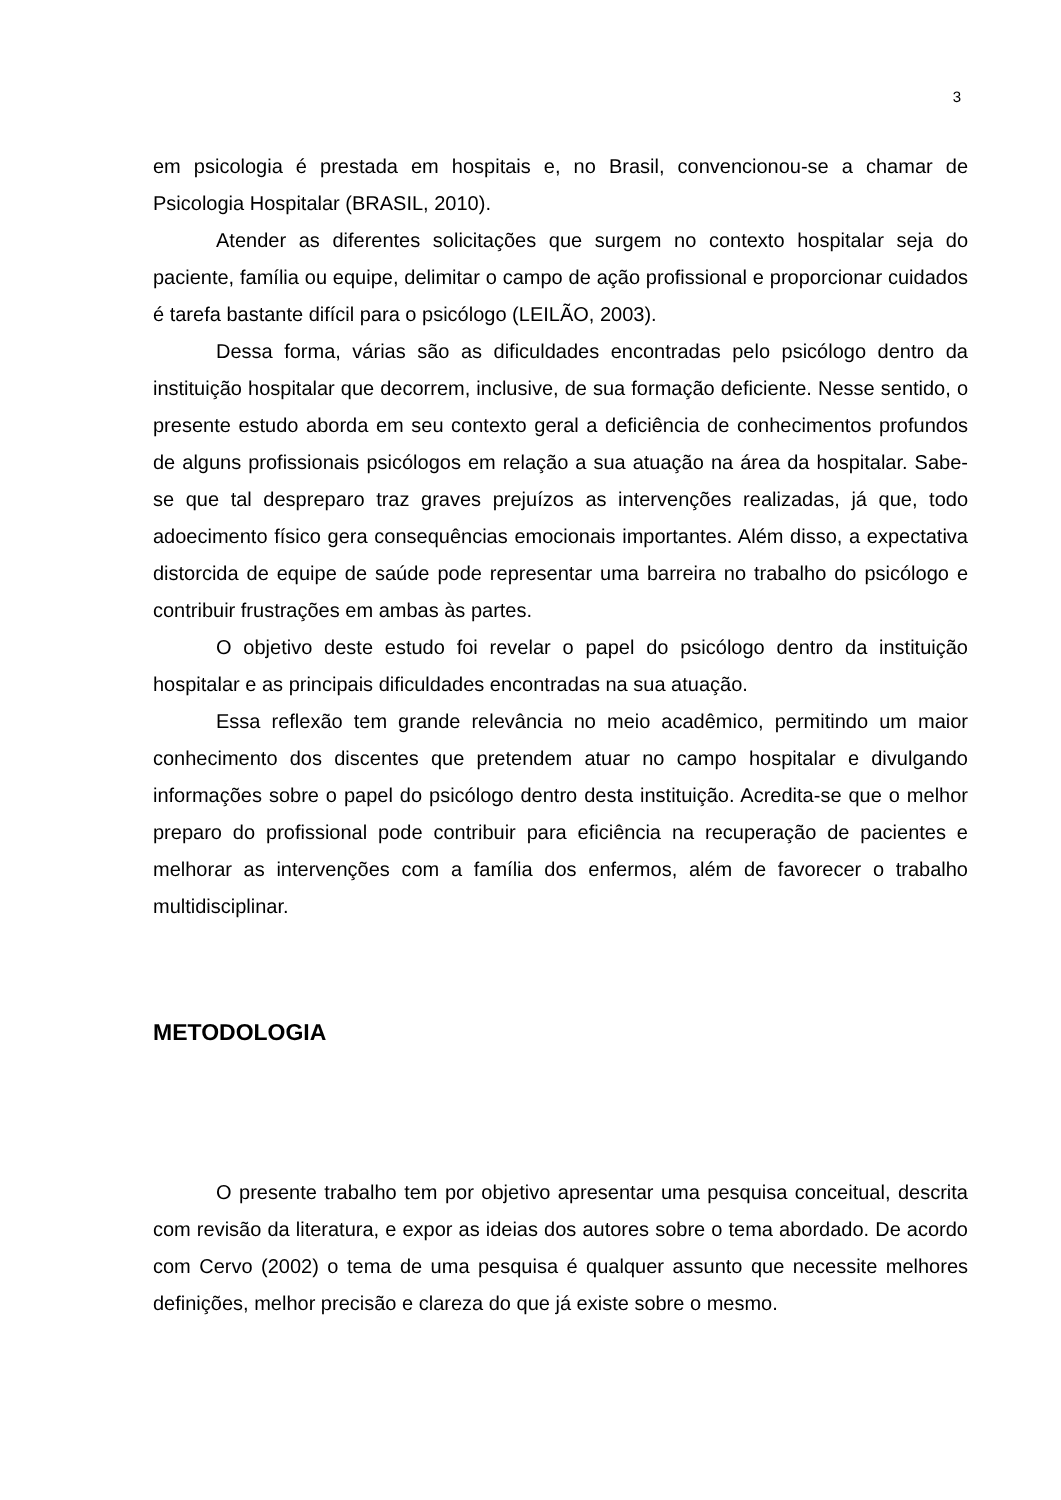3
em psicologia é prestada em hospitais e, no Brasil, convencionou-se a chamar de Psicologia Hospitalar (BRASIL, 2010).
Atender as diferentes solicitações que surgem no contexto hospitalar seja do paciente, família ou equipe, delimitar o campo de ação profissional e proporcionar cuidados é tarefa bastante difícil para o psicólogo (LEILÃO, 2003).
Dessa forma, várias são as dificuldades encontradas pelo psicólogo dentro da instituição hospitalar que decorrem, inclusive, de sua formação deficiente. Nesse sentido, o presente estudo aborda em seu contexto geral a deficiência de conhecimentos profundos de alguns profissionais psicólogos em relação a sua atuação na área da hospitalar. Sabe-se que tal despreparo traz graves prejuízos as intervenções realizadas, já que, todo adoecimento físico gera consequências emocionais importantes. Além disso, a expectativa distorcida de equipe de saúde pode representar uma barreira no trabalho do psicólogo e contribuir frustrações em ambas às partes.
O objetivo deste estudo foi revelar o papel do psicólogo dentro da instituição hospitalar e as principais dificuldades encontradas na sua atuação.
Essa reflexão tem grande relevância no meio acadêmico, permitindo um maior conhecimento dos discentes que pretendem atuar no campo hospitalar e divulgando informações sobre o papel do psicólogo dentro desta instituição. Acredita-se que o melhor preparo do profissional pode contribuir para eficiência na recuperação de pacientes e melhorar as intervenções com a família dos enfermos, além de favorecer o trabalho multidisciplinar.
METODOLOGIA
O presente trabalho tem por objetivo apresentar uma pesquisa conceitual, descrita com revisão da literatura, e expor as ideias dos autores sobre o tema abordado. De acordo com Cervo (2002) o tema de uma pesquisa é qualquer assunto que necessite melhores definições, melhor precisão e clareza do que já existe sobre o mesmo.